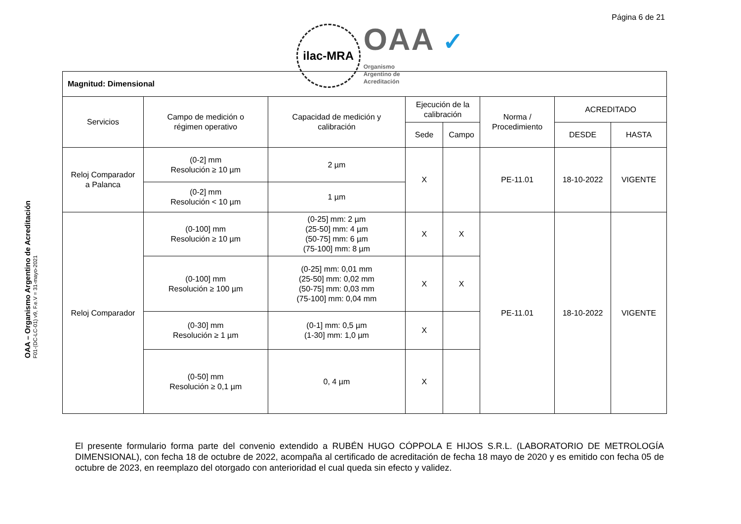Página 6 de 21
ilac-MRA
OAA ✓
Organismo
Argentino de
Acreditación
OAA – Organismo Argentino de Acreditación
F01-(DC-LC-01) v9, F.e.V = 31-mayo-2021
| Magnitud: Dimensional | | | | | | | |
| --- | --- | --- | --- | --- | --- | --- | --- |
| Servicios | Campo de medición o régimen operativo | Capacidad de medición y calibración | Ejecución de la calibración | | Norma / Procedimiento | ACREDITADO | |
| | | | Sede | Campo | | DESDE | HASTA |
| Reloj Comparador a Palanca | (0-2] mm Resolución ≥ 10 µm | 2 µm | X | | PE-11.01 | 18-10-2022 | VIGENTE |
| | (0-2] mm Resolución < 10 µm | 1 µm | | | | | |
| Reloj Comparador | (0-100] mm Resolución ≥ 10 µm | (0-25] mm: 2 µm (25-50] mm: 4 µm (50-75] mm: 6 µm (75-100] mm: 8 µm | X | X | PE-11.01 | 18-10-2022 | VIGENTE |
| | (0-100] mm Resolución ≥ 100 µm | (0-25] mm: 0,01 mm (25-50] mm: 0,02 mm (50-75] mm: 0,03 mm (75-100] mm: 0,04 mm | X | X | | | |
| | (0-30] mm Resolución ≥ 1 µm | (0-1] mm: 0,5 µm (1-30] mm: 1,0 µm | X | | | | |
| | (0-50] mm Resolución ≥ 0,1 µm | 0, 4 µm | X | | | | |
El presente formulario forma parte del convenio extendido a RUBÉN HUGO CÓPPOLA E HIJOS S.R.L. (LABORATORIO DE METROLOGÍA DIMENSIONAL), con fecha 18 de octubre de 2022, acompaña al certificado de acreditación de fecha 18 mayo de 2020 y es emitido con fecha 05 de octubre de 2023, en reemplazo del otorgado con anterioridad el cual queda sin efecto y validez.